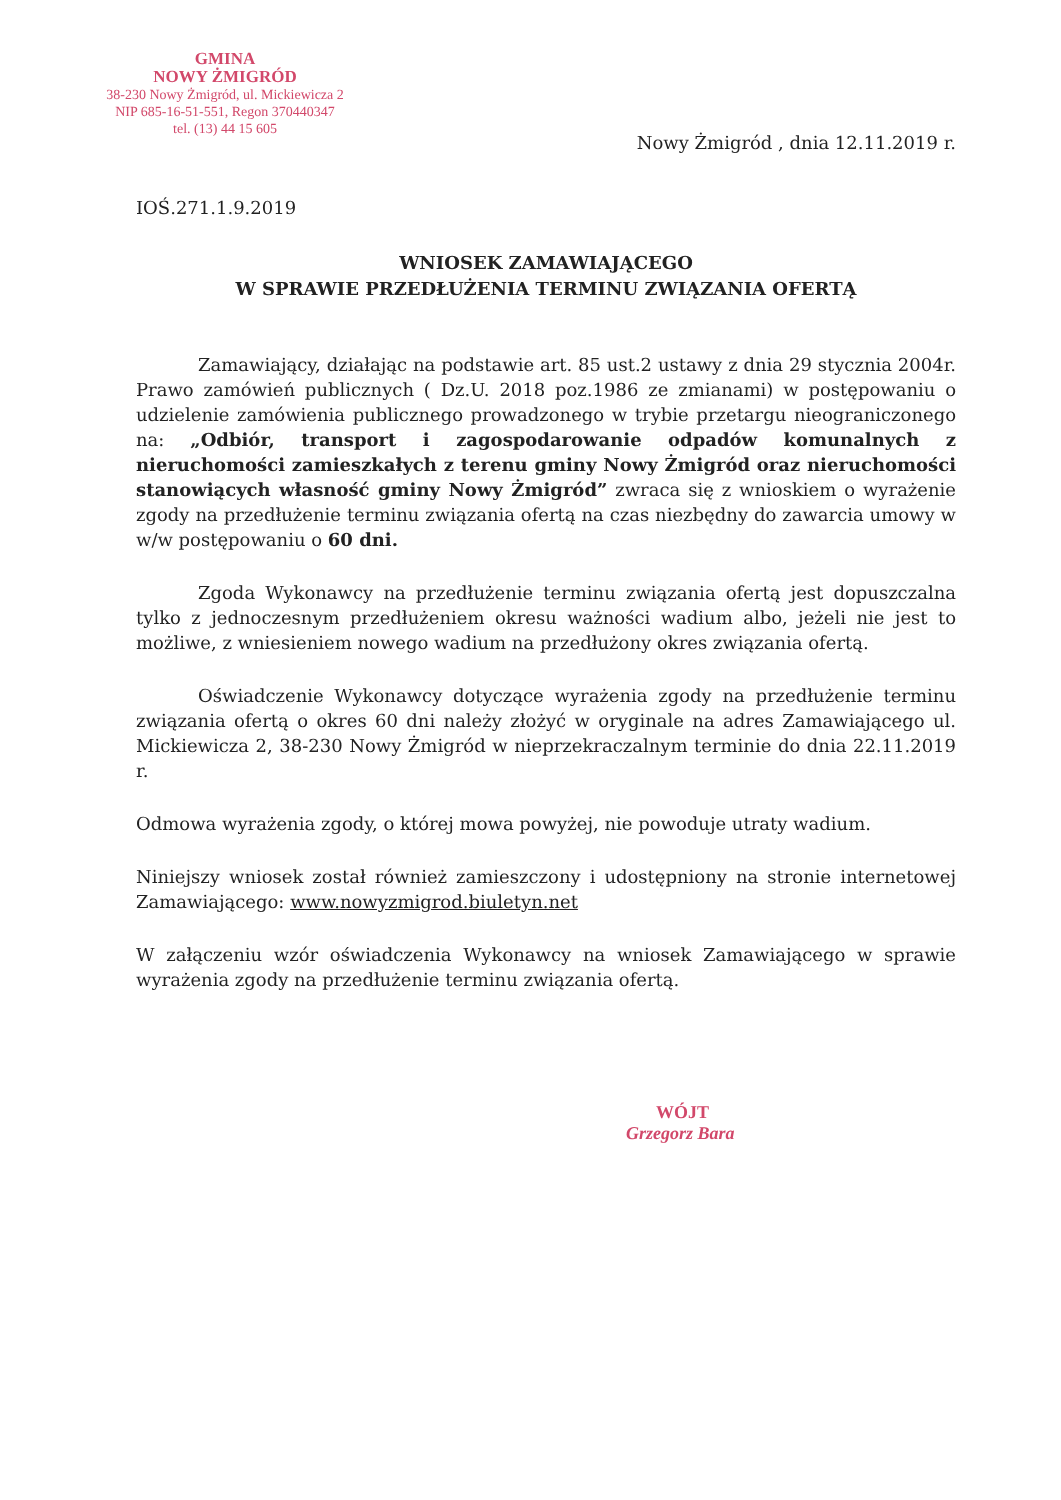GMINA
NOWY ŻMIGRÓD
38-230 Nowy Żmigród, ul. Mickiewicza 2
NIP 685-16-51-551, Regon 370440347
tel. (13) 44 15 605
Nowy Żmigród , dnia 12.11.2019 r.
IOŚ.271.1.9.2019
WNIOSEK ZAMAWIAJĄCEGO
W SPRAWIE PRZEDŁUŻENIA TERMINU ZWIĄZANIA OFERTĄ
Zamawiający, działając na podstawie art. 85 ust.2 ustawy z dnia 29 stycznia 2004r. Prawo zamówień publicznych ( Dz.U. 2018 poz.1986 ze zmianami) w postępowaniu o udzielenie zamówienia publicznego prowadzonego w trybie przetargu nieograniczonego na: „Odbiór, transport i zagospodarowanie odpadów komunalnych z nieruchomości zamieszkałych z terenu gminy Nowy Żmigród oraz nieruchomości stanowiących własność gminy Nowy Żmigród” zwraca się z wnioskiem o wyrażenie zgody na przedłużenie terminu związania ofertą na czas niezbędny do zawarcia umowy w w/w postępowaniu o 60 dni.
Zgoda Wykonawcy na przedłużenie terminu związania ofertą jest dopuszczalna tylko z jednoczesnym przedłużeniem okresu ważności wadium albo, jeżeli nie jest to możliwe, z wniesieniem nowego wadium na przedłużony okres związania ofertą.
Oświadczenie Wykonawcy dotyczące wyrażenia zgody na przedłużenie terminu związania ofertą o okres 60 dni należy złożyć w oryginale na adres Zamawiającego ul. Mickiewicza 2, 38-230 Nowy Żmigród w nieprzekraczalnym terminie do dnia 22.11.2019 r.
Odmowa wyrażenia zgody, o której mowa powyżej, nie powoduje utraty wadium.
Niniejszy wniosek został również zamieszczony i udostępniony na stronie internetowej Zamawiającego: www.nowyzmigrod.biuletyn.net
W załączeniu wzór oświadczenia Wykonawcy na wniosek Zamawiającego w sprawie wyrażenia zgody na przedłużenie terminu związania ofertą.
WÓJT
Grzegorz Bara